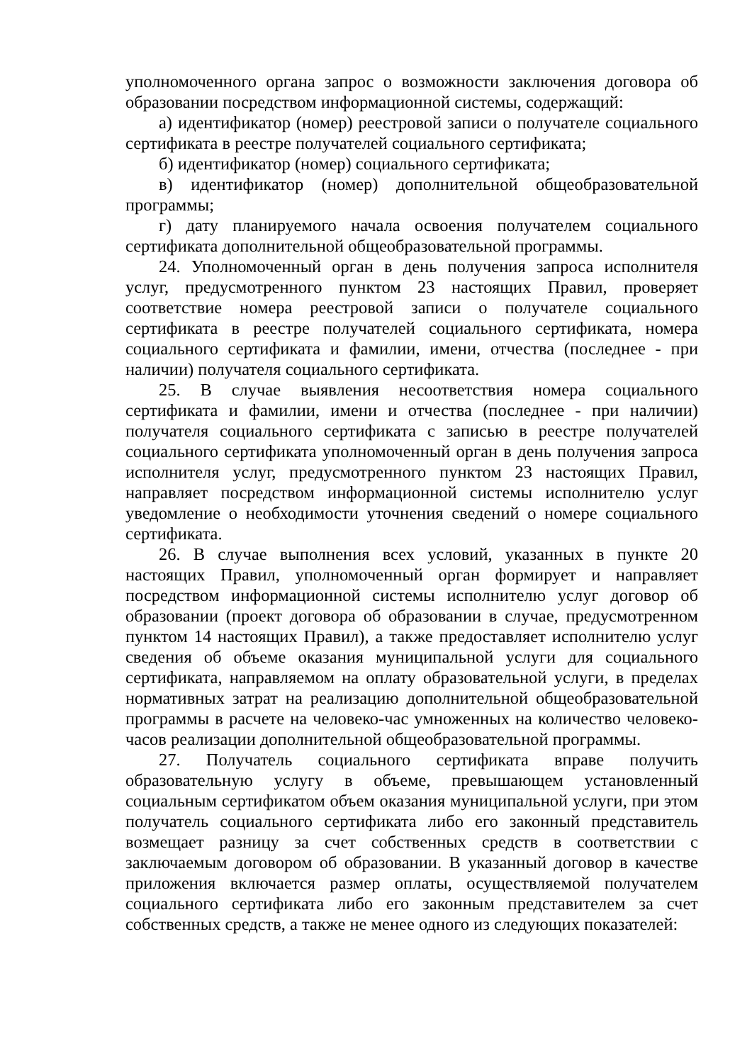уполномоченного органа запрос о возможности заключения договора об образовании посредством информационной системы, содержащий:
а) идентификатор (номер) реестровой записи о получателе социального сертификата в реестре получателей социального сертификата;
б) идентификатор (номер) социального сертификата;
в) идентификатор (номер) дополнительной общеобразовательной программы;
г) дату планируемого начала освоения получателем социального сертификата дополнительной общеобразовательной программы.
24. Уполномоченный орган в день получения запроса исполнителя услуг, предусмотренного пунктом 23 настоящих Правил, проверяет соответствие номера реестровой записи о получателе социального сертификата в реестре получателей социального сертификата, номера социального сертификата и фамилии, имени, отчества (последнее - при наличии) получателя социального сертификата.
25. В случае выявления несоответствия номера социального сертификата и фамилии, имени и отчества (последнее - при наличии) получателя социального сертификата с записью в реестре получателей социального сертификата уполномоченный орган в день получения запроса исполнителя услуг, предусмотренного пунктом 23 настоящих Правил, направляет посредством информационной системы исполнителю услуг уведомление о необходимости уточнения сведений о номере социального сертификата.
26. В случае выполнения всех условий, указанных в пункте 20 настоящих Правил, уполномоченный орган формирует и направляет посредством информационной системы исполнителю услуг договор об образовании (проект договора об образовании в случае, предусмотренном пунктом 14 настоящих Правил), а также предоставляет исполнителю услуг сведения об объеме оказания муниципальной услуги для социального сертификата, направляемом на оплату образовательной услуги, в пределах нормативных затрат на реализацию дополнительной общеобразовательной программы в расчете на человеко-час умноженных на количество человеко-часов реализации дополнительной общеобразовательной программы.
27. Получатель социального сертификата вправе получить образовательную услугу в объеме, превышающем установленный социальным сертификатом объем оказания муниципальной услуги, при этом получатель социального сертификата либо его законный представитель возмещает разницу за счет собственных средств в соответствии с заключаемым договором об образовании. В указанный договор в качестве приложения включается размер оплаты, осуществляемой получателем социального сертификата либо его законным представителем за счет собственных средств, а также не менее одного из следующих показателей: